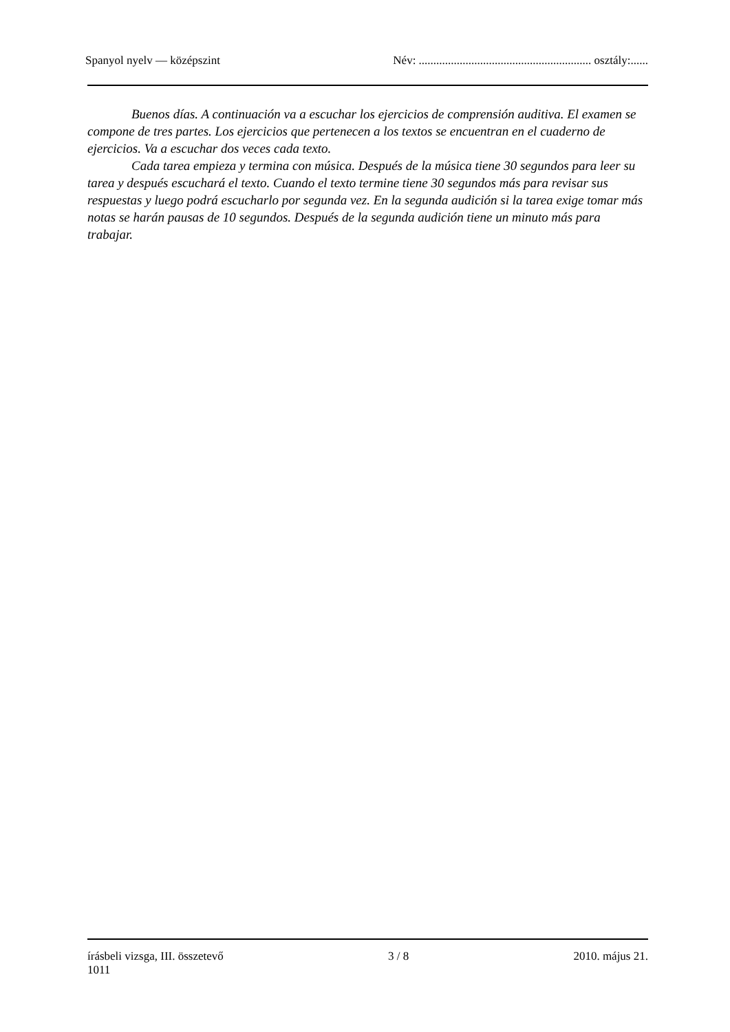Spanyol nyelv — középszint Név: ........................................................... osztály:......
Buenos días. A continuación va a escuchar los ejercicios de comprensión auditiva. El examen se compone de tres partes. Los ejercicios que pertenecen a los textos se encuentran en el cuaderno de ejercicios. Va a escuchar dos veces cada texto.
Cada tarea empieza y termina con música. Después de la música tiene 30 segundos para leer su tarea y después escuchará el texto. Cuando el texto termine tiene 30 segundos más para revisar sus respuestas y luego podrá escucharlo por segunda vez. En la segunda audición si la tarea exige tomar más notas se harán pausas de 10 segundos. Después de la segunda audición tiene un minuto más para trabajar.
írásbeli vizsga, III. összetevő
1011 3 / 8 2010. május 21.